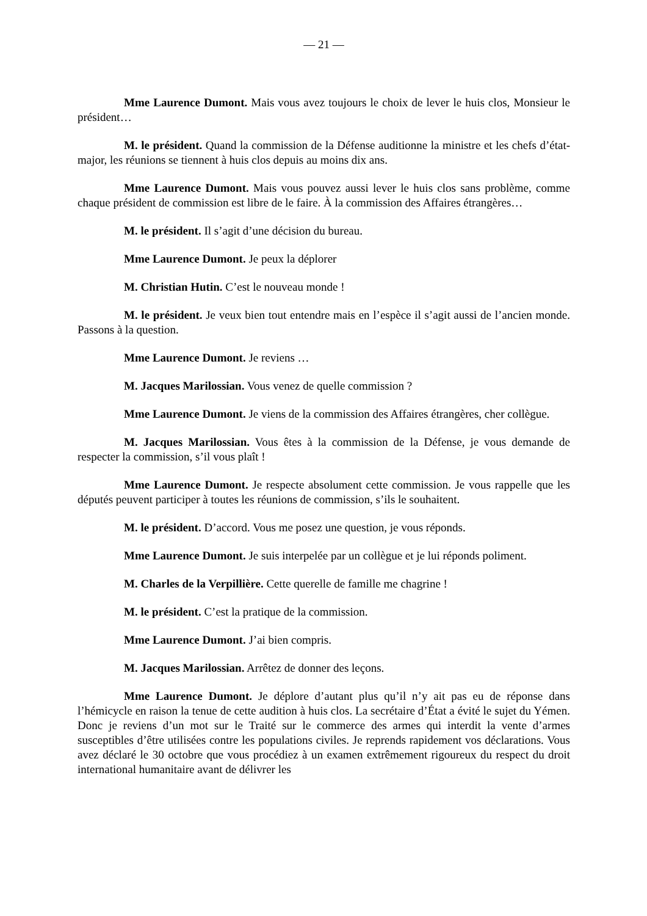— 21 —
Mme Laurence Dumont. Mais vous avez toujours le choix de lever le huis clos, Monsieur le président…
M. le président. Quand la commission de la Défense auditionne la ministre et les chefs d’état-major, les réunions se tiennent à huis clos depuis au moins dix ans.
Mme Laurence Dumont. Mais vous pouvez aussi lever le huis clos sans problème, comme chaque président de commission est libre de le faire. À la commission des Affaires étrangères…
M. le président. Il s’agit d’une décision du bureau.
Mme Laurence Dumont. Je peux la déplorer
M. Christian Hutin. C’est le nouveau monde !
M. le président. Je veux bien tout entendre mais en l’espèce il s’agit aussi de l’ancien monde. Passons à la question.
Mme Laurence Dumont. Je reviens …
M. Jacques Marilossian. Vous venez de quelle commission ?
Mme Laurence Dumont. Je viens de la commission des Affaires étrangères, cher collègue.
M. Jacques Marilossian. Vous êtes à la commission de la Défense, je vous demande de respecter la commission, s’il vous plaît !
Mme Laurence Dumont. Je respecte absolument cette commission. Je vous rappelle que les députés peuvent participer à toutes les réunions de commission, s’ils le souhaitent.
M. le président. D’accord. Vous me posez une question, je vous réponds.
Mme Laurence Dumont. Je suis interpelée par un collègue et je lui réponds poliment.
M. Charles de la Verpillière. Cette querelle de famille me chagrine !
M. le président. C’est la pratique de la commission.
Mme Laurence Dumont. J’ai bien compris.
M. Jacques Marilossian. Arrêtez de donner des leçons.
Mme Laurence Dumont. Je déplore d’autant plus qu’il n’y ait pas eu de réponse dans l’hémicycle en raison la tenue de cette audition à huis clos. La secrétaire d’État a évité le sujet du Yémen. Donc je reviens d’un mot sur le Traité sur le commerce des armes qui interdit la vente d’armes susceptibles d’être utilisées contre les populations civiles. Je reprends rapidement vos déclarations. Vous avez déclaré le 30 octobre que vous procédiez à un examen extrêmement rigoureux du respect du droit international humanitaire avant de délivrer les